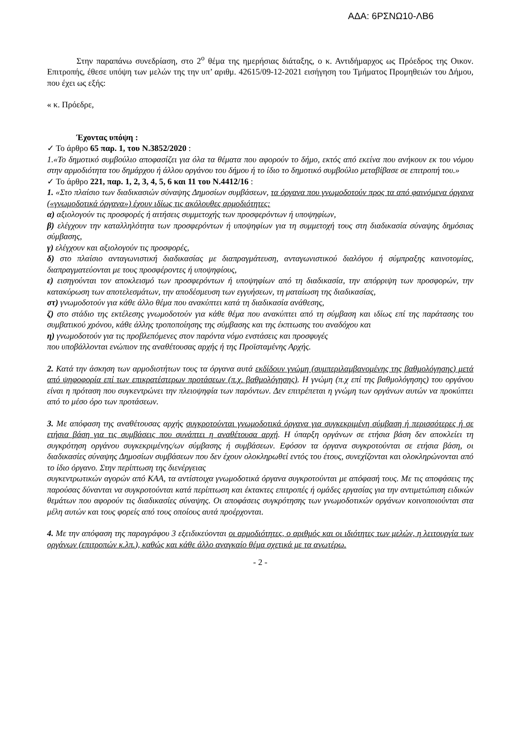ΑΔΑ: 6ΡΣΝΩ10-ΛΒ6
Στην παραπάνω συνεδρίαση, στο 2<sup>ο</sup> θέμα της ημερήσιας διάταξης, ο κ. Αντιδήμαρχος ως Πρόεδρος της Οικον. Επιτροπής, έθεσε υπόψη των μελών της την υπ’ αριθμ. 42615/09-12-2021 εισήγηση του Τμήματος Προμηθειών του Δήμου, που έχει ως εξής:
« κ. Πρόεδρε,
Έχοντας υπόψη :
✓ Το άρθρο 65 παρ. 1, του Ν.3852/2020 :
1.«Το δημοτικό συμβούλιο αποφασίζει για όλα τα θέματα που αφορούν το δήμο, εκτός από εκείνα που ανήκουν εκ του νόμου στην αρμοδιότητα του δημάρχου ή άλλου οργάνου του δήμου ή το ίδιο το δημοτικό συμβούλιο μεταβίβασε σε επιτροπή του.»
✓ Το άρθρο 221, παρ. 1, 2, 3, 4, 5, 6 και 11 του Ν.4412/16 :
1. «Στο πλαίσιο των διαδικασιών σύναψης Δημοσίων συμβάσεων, τα όργανα που γνωμοδοτούν προς τα από φαινόμενα όργανα («γνωμοδοτικά όργανα») έχουν ιδίως τις ακόλουθες αρμοδιότητες:
α) αξιολογούν τις προσφορές ή αιτήσεις συμμετοχής των προσφερόντων ή υποψηφίων,
β) ελέγχουν την καταλληλότητα των προσφερόντων ή υποψηφίων για τη συμμετοχή τους στη διαδικασία σύναψης δημόσιας σύμβασης,
γ) ελέγχουν και αξιολογούν τις προσφορές,
δ) στο πλαίσιο ανταγωνιστική διαδικασίας με διαπραγμάτευση, ανταγωνιστικού διαλόγου ή σύμπραξης καινοτομίας, διαπραγματεύονται με τους προσφέροντες ή υποψηφίους,
ε) εισηγούνται τον αποκλεισμό των προσφερόντων ή υποψηφίων από τη διαδικασία, την απόρριψη των προσφορών, την κατακύρωση των αποτελεσμάτων, την αποδέσμευση των εγγυήσεων, τη ματαίωση της διαδικασίας,
στ) γνωμοδοτούν για κάθε άλλο θέμα που ανακύπτει κατά τη διαδικασία ανάθεσης,
ζ) στο στάδιο της εκτέλεσης γνωμοδοτούν για κάθε θέμα που ανακύπτει από τη σύμβαση και ιδίως επί της παράτασης του συμβατικού χρόνου, κάθε άλλης τροποποίησης της σύμβασης και της έκπτωσης του αναδόχου και
η) γνωμοδοτούν για τις προβλεπόμενες στον παρόντα νόμο ενστάσεις και προσφυγές
που υποβάλλονται ενώπιον της αναθέτουσας αρχής ή της Προϊσταμένης Αρχής.
2. Κατά την άσκηση των αρμοδιοτήτων τους τα όργανα αυτά εκδίδουν γνώμη (συμπεριλαμβανομένης της βαθμολόγησης) μετά από ψηφοφορία επί των επικρατέστερων προτάσεων (π.χ. βαθμολόγησης). Η γνώμη (π.χ επί της βαθμολόγησης) του οργάνου είναι η πρόταση που συγκεντρώνει την πλειοψηφία των παρόντων. Δεν επιτρέπεται η γνώμη των οργάνων αυτών να προκύπτει από το μέσο όρο των προτάσεων.
3. Με απόφαση της αναθέτουσας αρχής συγκροτούνται γνωμοδοτικά όργανα για συγκεκριμένη σύμβαση ή περισσότερες ή σε ετήσια βάση για τις συμβάσεις που συνάπτει η αναθέτουσα αρχή. Η ύπαρξη οργάνων σε ετήσια βάση δεν αποκλείει τη συγκρότηση οργάνου συγκεκριμένης/ων σύμβασης ή συμβάσεων. Εφόσον τα όργανα συγκροτούνται σε ετήσια βάση, οι διαδικασίες σύναψης Δημοσίων συμβάσεων που δεν έχουν ολοκληρωθεί εντός του έτους, συνεχίζονται και ολοκληρώνονται από το ίδιο όργανο. Στην περίπτωση της διενέργειας
συγκεντρωτικών αγορών από ΚΑΑ, τα αντίστοιχα γνωμοδοτικά όργανα συγκροτούνται με απόφασή τους. Με τις αποφάσεις της παρούσας δύνανται να συγκροτούνται κατά περίπτωση και έκτακτες επιτροπές ή ομάδες εργασίας για την αντιμετώπιση ειδικών θεμάτων που αφορούν τις διαδικασίες σύναψης. Οι αποφάσεις συγκρότησης των γνωμοδοτικών οργάνων κοινοποιούνται στα μέλη αυτών και τους φορείς από τους οποίους αυτά προέρχονται.
4. Με την απόφαση της παραγράφου 3 εξειδικεύονται οι αρμοδιότητες, ο αριθμός και οι ιδιότητες των μελών, η λειτουργία των οργάνων (επιτροπών κ.λπ.), καθώς και κάθε άλλο αναγκαίο θέμα σχετικά με τα ανωτέρω.
- 2 -